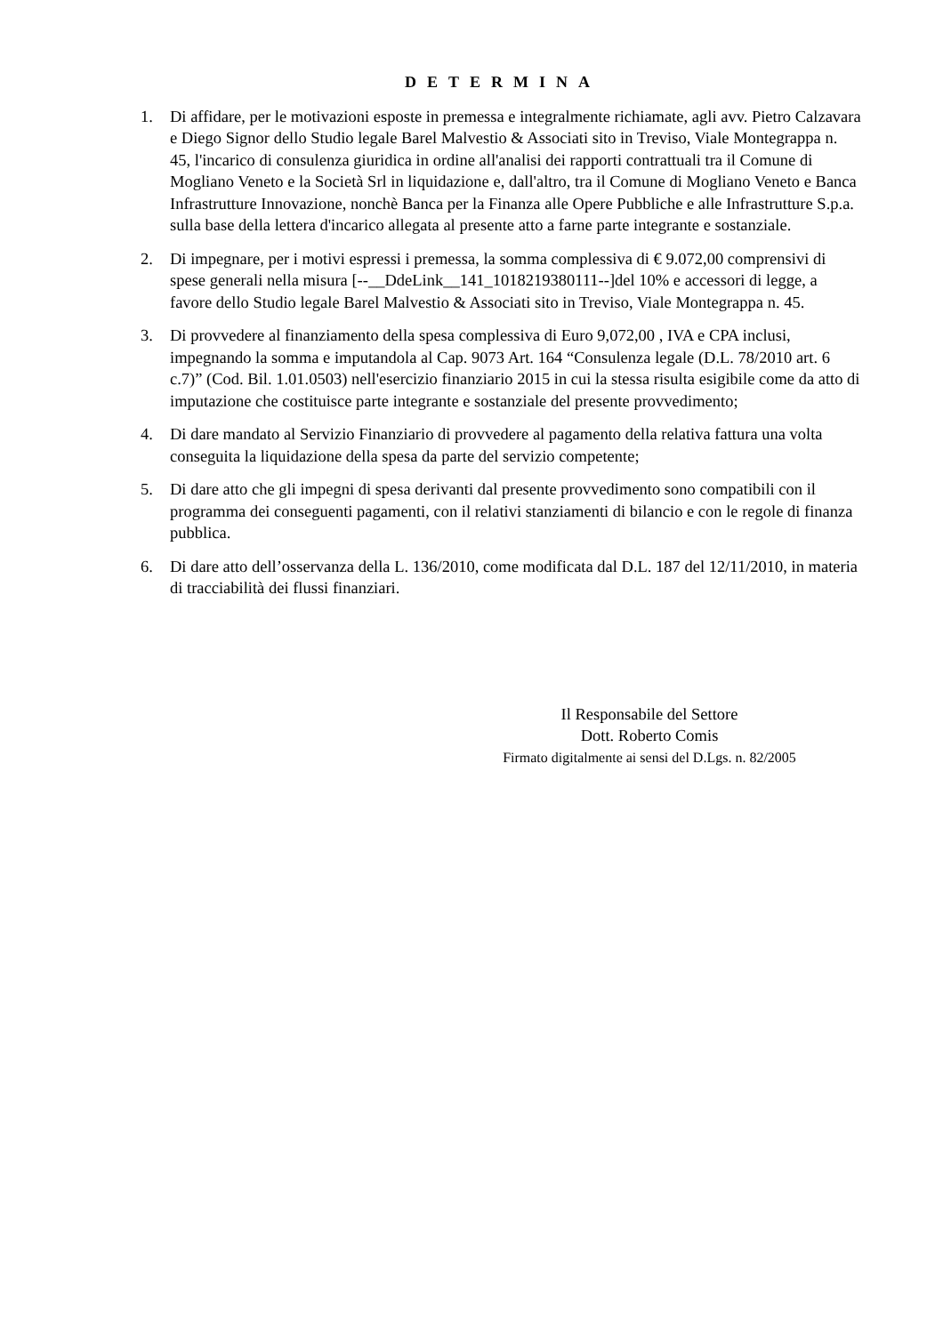DETERMINA
1. Di affidare, per le motivazioni esposte in premessa e integralmente richiamate, agli avv. Pietro Calzavara e Diego Signor dello Studio legale Barel Malvestio & Associati sito in Treviso, Viale Montegrappa n. 45, l'incarico di consulenza giuridica in ordine all'analisi dei rapporti contrattuali tra il Comune di Mogliano Veneto e la Società Srl in liquidazione e, dall'altro, tra il Comune di Mogliano Veneto e Banca Infrastrutture Innovazione, nonchè Banca per la Finanza alle Opere Pubbliche e alle Infrastrutture S.p.a. sulla base della lettera d'incarico allegata al presente atto a farne parte integrante e sostanziale.
2. Di impegnare, per i motivi espressi i premessa, la somma complessiva di € 9.072,00 comprensivi di spese generali nella misura [--__DdeLink__141_1018219380111--]del 10% e accessori di legge, a favore dello Studio legale Barel Malvestio & Associati sito in Treviso, Viale Montegrappa n. 45.
3. Di provvedere al finanziamento della spesa complessiva di Euro 9,072,00 , IVA e CPA inclusi, impegnando la somma e imputandola al Cap. 9073 Art. 164 “Consulenza legale (D.L. 78/2010 art. 6 c.7)” (Cod. Bil. 1.01.0503) nell'esercizio finanziario 2015 in cui la stessa risulta esigibile come da atto di imputazione che costituisce parte integrante e sostanziale del presente provvedimento;
4. Di dare mandato al Servizio Finanziario di provvedere al pagamento della relativa fattura una volta conseguita la liquidazione della spesa da parte del servizio competente;
5. Di dare atto che gli impegni di spesa derivanti dal presente provvedimento sono compatibili con il programma dei conseguenti pagamenti, con il relativi stanziamenti di bilancio e con le regole di finanza pubblica.
6. Di dare atto dell’osservanza della L. 136/2010, come modificata dal D.L. 187 del 12/11/2010, in materia di tracciabilità dei flussi finanziari.
Il Responsabile del Settore
Dott. Roberto Comis
Firmato digitalmente ai sensi del D.Lgs. n. 82/2005